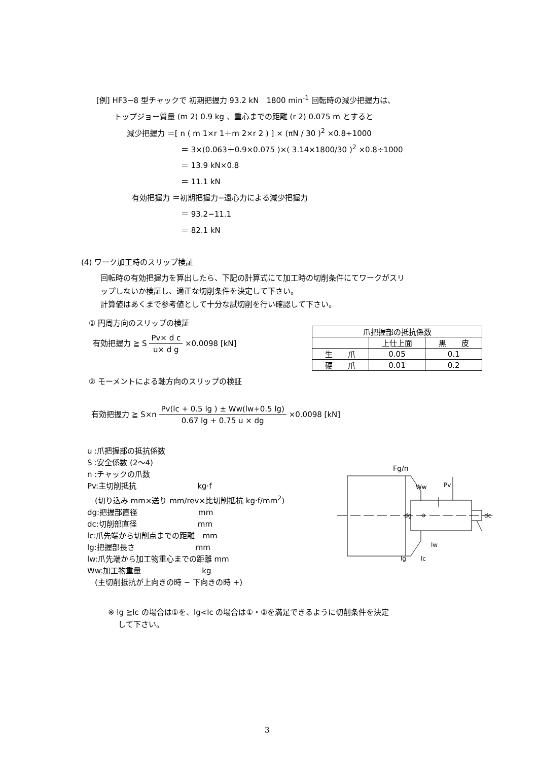[例] HF3−8 型チャックで 初期把握力 93.2 kN　1800 min<sup>-1</sup> 回転時の減少把握力は、
トップジョー質量 (m 2) 0.9 kg 、重心までの距離 (r 2) 0.075 m とすると
減少把握力 ＝[ n ( m 1×r 1＋m 2×r 2 ) ] × (πN / 30 )<sup>2</sup> ×0.8÷1000
＝ 3×(0.063＋0.9×0.075 )×( 3.14×1800/30 )<sup>2</sup> ×0.8÷1000
＝ 13.9 kN×0.8
＝ 11.1 kN
有効把握力 ＝初期把握力−遠心力による減少把握力
＝ 93.2−11.1
＝ 82.1 kN
(4) ワーク加工時のスリップ検証
回転時の有効把握力を算出したら、下記の計算式にて加工時の切削条件にてワークがスリ
ップしないか検証し、適正な切削条件を決定して下さい。
計算値はあくまで参考値として十分な試切削を行い確認して下さい。
① 円周方向のスリップの検証
有効把握力 ≧ S Pv× d c u× d g ×0.0098 [kN]
| 爪把握部の抵抗係数 | | |
| | 上仕上面 | 黒 皮 |
| 生 爪 | 0.05 | 0.1 |
| 硬 爪 | 0.01 | 0.2 |
② モーメントによる軸方向のスリップの検証
有効把握力 ≧ S×n Pv(lc + 0.5 lg ) ± Ww(lw+0.5 lg) 0.67 lg + 0.75 u × dg ×0.0098 [kN]
u :爪把握部の抵抗係数
S :安全係数 (2〜4)
n :チャックの爪数
Pv:主切削抵抗　　　　　　　　kg·f
　(切り込み mm×送り mm/rev×比切削抵抗 kg·f/mm<sup>2</sup>)
dg:把握部直径　　　　　　　　mm
dc:切削部直径　　　　　　　　mm
lc:爪先端から切削点までの距離　mm
lg:把握部長さ　　　　　　　　mm
lw:爪先端から加工物重心までの距離 mm
Ww:加工物重量　　　　　　　　kg
　(主切削抵抗が上向きの時 − 下向きの時 +)
※ lg ≧lc の場合は①を、lg<lc の場合は①・②を満足できるように切削条件を決定
　 して下さい。
Fg/n
Ww
Pv
dg
dc
lw
lg
lc
3